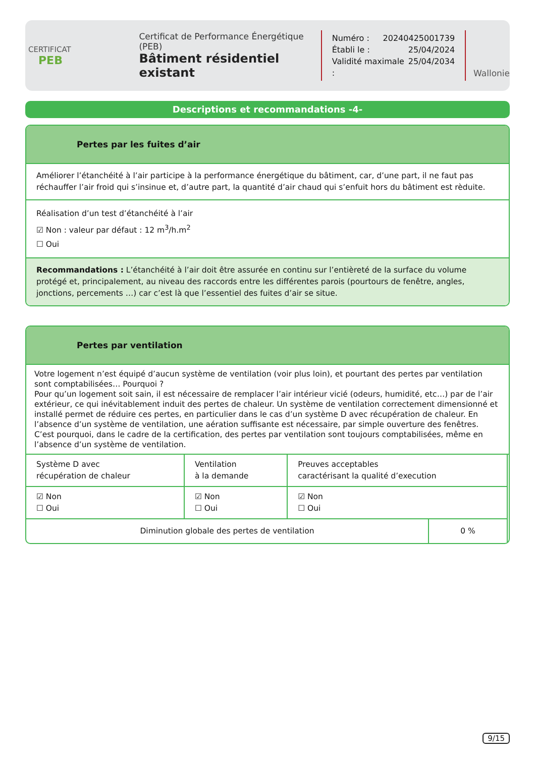CERTIFICAT
PEB
Certificat de Performance Énergétique (PEB)
Bâtiment résidentiel existant
Numéro : 20240425001739
Établi le : 25/04/2024
Validité maximale : 25/04/2034
Wallonie
Descriptions et recommandations -4-
Pertes par les fuites d’air
Améliorer l’étanchéité à l’air participe à la performance énergétique du bâtiment, car, d’une part, il ne faut pas réchauffer l’air froid qui s’insinue et, d’autre part, la quantité d’air chaud qui s’enfuit hors du bâtiment est rèduite.
Réalisation d’un test d’étanchéité à l’air
☑ Non : valeur par défaut : 12 m<sup>3</sup>/h.m<sup>2</sup>
☐ Oui
Recommandations : L’étanchéité à l’air doit être assurée en continu sur l’entièreté de la surface du volume protégé et, principalement, au niveau des raccords entre les différentes parois (pourtours de fenêtre, angles, jonctions, percements …) car c’est là que l’essentiel des fuites d’air se situe.
Pertes par ventilation
Votre logement n’est équipé d’aucun système de ventilation (voir plus loin), et pourtant des pertes par ventilation sont comptabilisées… Pourquoi ?
Pour qu’un logement soit sain, il est nécessaire de remplacer l’air intérieur vicié (odeurs, humidité, etc…) par de l’air extérieur, ce qui inévitablement induit des pertes de chaleur. Un système de ventilation correctement dimensionné et installé permet de réduire ces pertes, en particulier dans le cas d’un système D avec récupération de chaleur. En l’absence d’un système de ventilation, une aération suffisante est nécessaire, par simple ouverture des fenêtres. C’est pourquoi, dans le cadre de la certification, des pertes par ventilation sont toujours comptabilisées, même en l’absence d’un système de ventilation.
| Système D avec récupération de chaleur | Ventilation à la demande | Preuves acceptables caractérisant la qualité d’execution |
| ☑ Non ☐ Oui | ☑ Non ☐ Oui | ☑ Non ☐ Oui |
| Diminution globale des pertes de ventilation | 0 % |
9/15